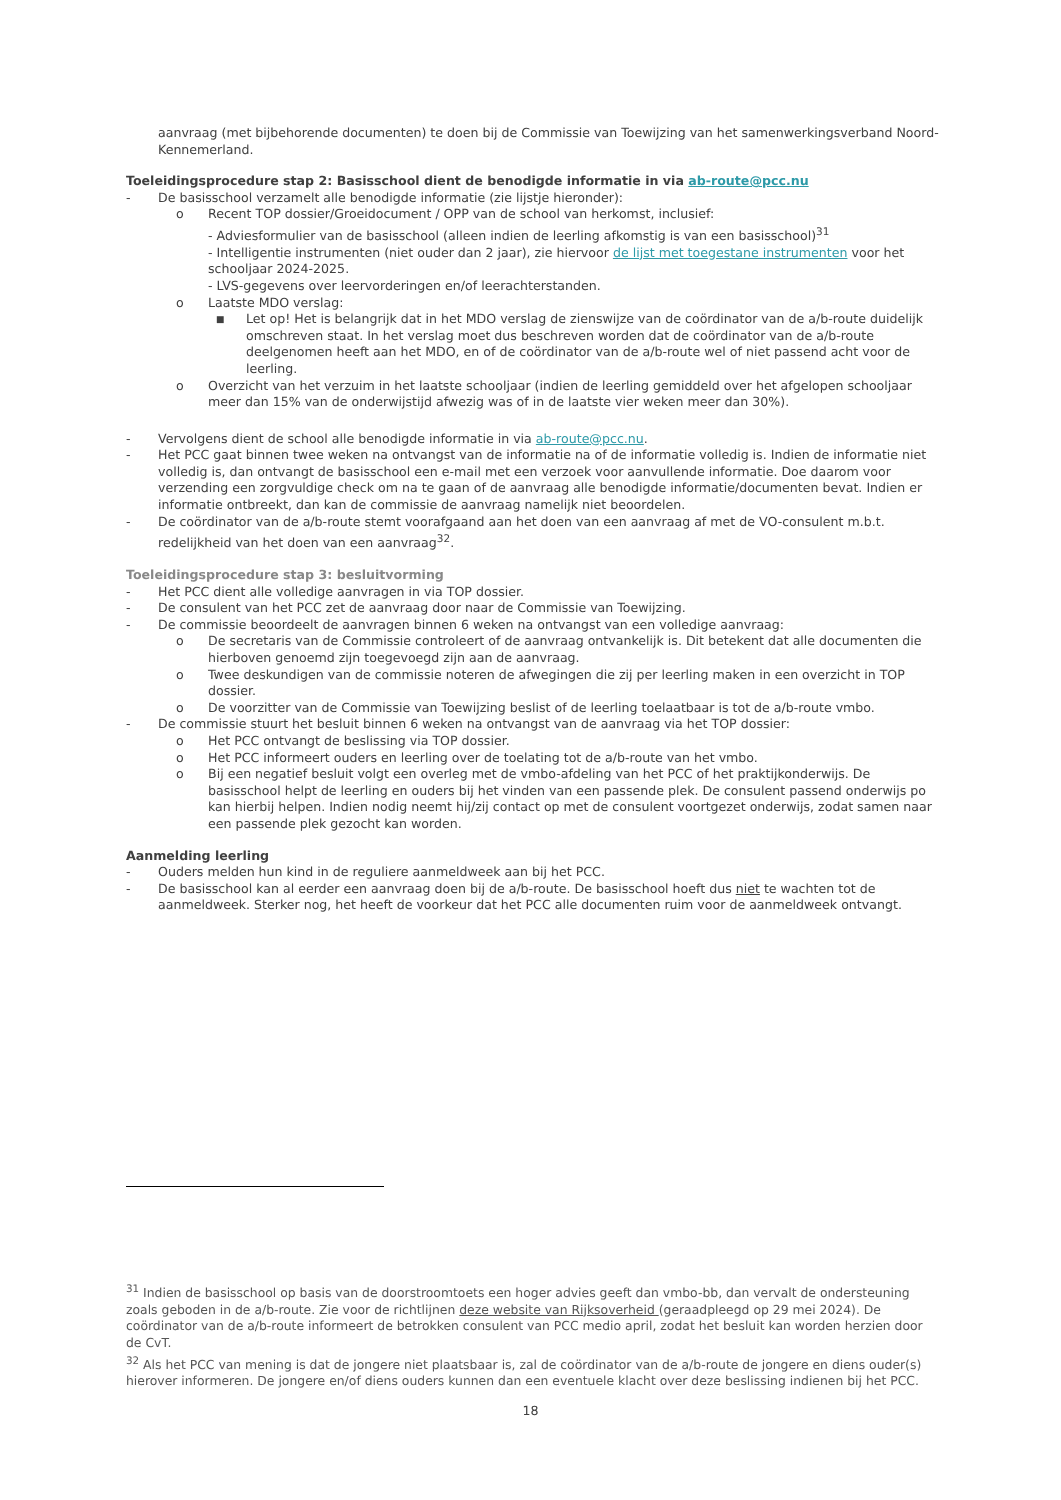aanvraag (met bijbehorende documenten) te doen bij de Commissie van Toewijzing van het samenwerkingsverband Noord-Kennemerland.
Toeleidingsprocedure stap 2: Basisschool dient de benodigde informatie in via ab-route@pcc.nu
- De basisschool verzamelt alle benodigde informatie (zie lijstje hieronder):
o Recent TOP dossier/Groeidocument / OPP van de school van herkomst, inclusief:
- Adviesformulier van de basisschool (alleen indien de leerling afkomstig is van een basisschool)<sup>31</sup>
- Intelligentie instrumenten (niet ouder dan 2 jaar), zie hiervoor de lijst met toegestane instrumenten voor het schooljaar 2024-2025.
- LVS-gegevens over leervorderingen en/of leerachterstanden.
o Laatste MDO verslag:
■ Let op! Het is belangrijk dat in het MDO verslag de zienswijze van de coördinator van de a/b-route duidelijk omschreven staat. In het verslag moet dus beschreven worden dat de coördinator van de a/b-route deelgenomen heeft aan het MDO, en of de coördinator van de a/b-route wel of niet passend acht voor de leerling.
o Overzicht van het verzuim in het laatste schooljaar (indien de leerling gemiddeld over het afgelopen schooljaar meer dan 15% van de onderwijstijd afwezig was of in de laatste vier weken meer dan 30%).
- Vervolgens dient de school alle benodigde informatie in via ab-route@pcc.nu.
- Het PCC gaat binnen twee weken na ontvangst van de informatie na of de informatie volledig is. Indien de informatie niet volledig is, dan ontvangt de basisschool een e-mail met een verzoek voor aanvullende informatie. Doe daarom voor verzending een zorgvuldige check om na te gaan of de aanvraag alle benodigde informatie/documenten bevat. Indien er informatie ontbreekt, dan kan de commissie de aanvraag namelijk niet beoordelen.
- De coördinator van de a/b-route stemt voorafgaand aan het doen van een aanvraag af met de VO-consulent m.b.t. redelijkheid van het doen van een aanvraag<sup>32</sup>.
Toeleidingsprocedure stap 3: besluitvorming
- Het PCC dient alle volledige aanvragen in via TOP dossier.
- De consulent van het PCC zet de aanvraag door naar de Commissie van Toewijzing.
- De commissie beoordeelt de aanvragen binnen 6 weken na ontvangst van een volledige aanvraag:
o De secretaris van de Commissie controleert of de aanvraag ontvankelijk is. Dit betekent dat alle documenten die hierboven genoemd zijn toegevoegd zijn aan de aanvraag.
o Twee deskundigen van de commissie noteren de afwegingen die zij per leerling maken in een overzicht in TOP dossier.
o De voorzitter van de Commissie van Toewijzing beslist of de leerling toelaatbaar is tot de a/b-route vmbo.
- De commissie stuurt het besluit binnen 6 weken na ontvangst van de aanvraag via het TOP dossier:
o Het PCC ontvangt de beslissing via TOP dossier.
o Het PCC informeert ouders en leerling over de toelating tot de a/b-route van het vmbo.
o Bij een negatief besluit volgt een overleg met de vmbo-afdeling van het PCC of het praktijkonderwijs. De basisschool helpt de leerling en ouders bij het vinden van een passende plek. De consulent passend onderwijs po kan hierbij helpen. Indien nodig neemt hij/zij contact op met de consulent voortgezet onderwijs, zodat samen naar een passende plek gezocht kan worden.
Aanmelding leerling
- Ouders melden hun kind in de reguliere aanmeldweek aan bij het PCC.
- De basisschool kan al eerder een aanvraag doen bij de a/b-route. De basisschool hoeft dus niet te wachten tot de aanmeldweek. Sterker nog, het heeft de voorkeur dat het PCC alle documenten ruim voor de aanmeldweek ontvangt.
<sup>31</sup> Indien de basisschool op basis van de doorstroomtoets een hoger advies geeft dan vmbo-bb, dan vervalt de ondersteuning zoals geboden in de a/b-route. Zie voor de richtlijnen deze website van Rijksoverheid (geraadpleegd op 29 mei 2024). De coördinator van de a/b-route informeert de betrokken consulent van PCC medio april, zodat het besluit kan worden herzien door de CvT.
<sup>32</sup> Als het PCC van mening is dat de jongere niet plaatsbaar is, zal de coördinator van de a/b-route de jongere en diens ouder(s) hierover informeren. De jongere en/of diens ouders kunnen dan een eventuele klacht over deze beslissing indienen bij het PCC.
18